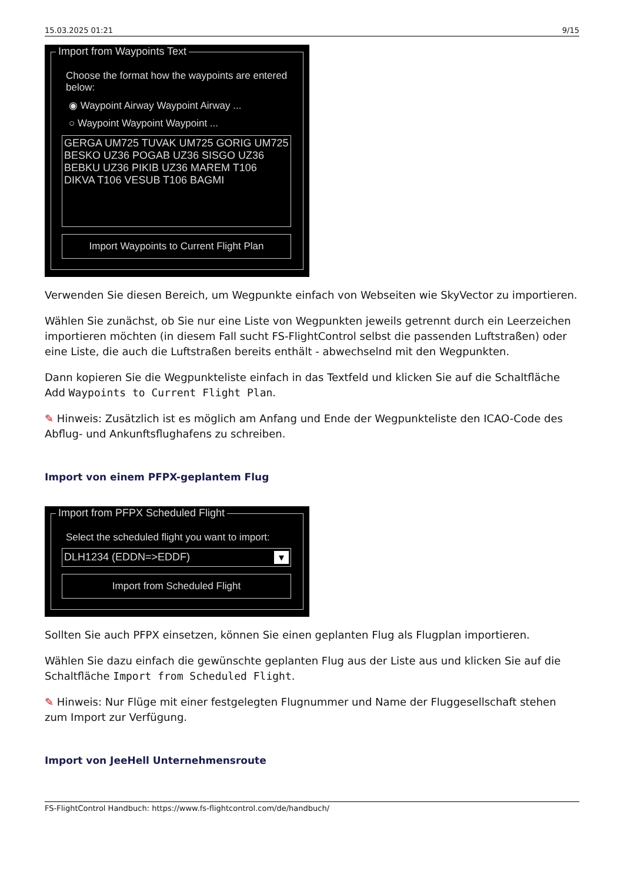15.03.2025 01:21 9/15
Import from Waypoints Text
Choose the format how the waypoints are entered below:
◉ Waypoint Airway Waypoint Airway ...
○ Waypoint Waypoint Waypoint ...
GERGA UM725 TUVAK UM725 GORIG UM725 BESKO UZ36 POGAB UZ36 SISGO UZ36 BEBKU UZ36 PIKIB UZ36 MAREM T106 DIKVA T106 VESUB T106 BAGMI
Import Waypoints to Current Flight Plan
Verwenden Sie diesen Bereich, um Wegpunkte einfach von Webseiten wie SkyVector zu importieren.
Wählen Sie zunächst, ob Sie nur eine Liste von Wegpunkten jeweils getrennt durch ein Leerzeichen importieren möchten (in diesem Fall sucht FS-FlightControl selbst die passenden Luftstraßen) oder eine Liste, die auch die Luftstraßen bereits enthält - abwechselnd mit den Wegpunkten.
Dann kopieren Sie die Wegpunkteliste einfach in das Textfeld und klicken Sie auf die Schaltfläche Add Waypoints to Current Flight Plan.
✎ Hinweis: Zusätzlich ist es möglich am Anfang und Ende der Wegpunkteliste den ICAO-Code des Abflug- und Ankunftsflughafens zu schreiben.
Import von einem PFPX-geplantem Flug
Import from PFPX Scheduled Flight
Select the scheduled flight you want to import:
DLH1234 (EDDN=>EDDF) ▾
Import from Scheduled Flight
Sollten Sie auch PFPX einsetzen, können Sie einen geplanten Flug als Flugplan importieren.
Wählen Sie dazu einfach die gewünschte geplanten Flug aus der Liste aus und klicken Sie auf die Schaltfläche Import from Scheduled Flight.
✎ Hinweis: Nur Flüge mit einer festgelegten Flugnummer und Name der Fluggesellschaft stehen zum Import zur Verfügung.
Import von JeeHell Unternehmensroute
FS-FlightControl Handbuch: https://www.fs-flightcontrol.com/de/handbuch/